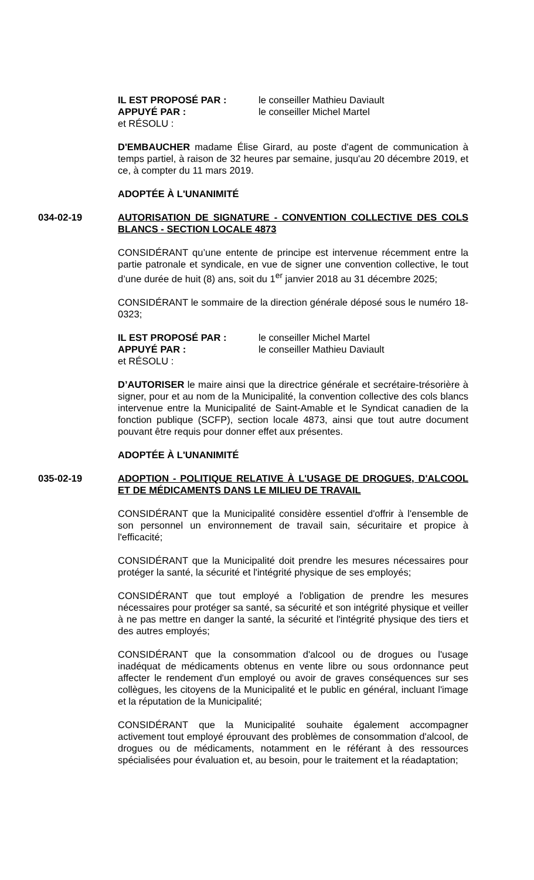IL EST PROPOSÉ PAR : le conseiller Mathieu Daviault
APPUYÉ PAR : le conseiller Michel Martel
et RÉSOLU :
D'EMBAUCHER madame Élise Girard, au poste d'agent de communication à temps partiel, à raison de 32 heures par semaine, jusqu'au 20 décembre 2019, et ce, à compter du 11 mars 2019.
ADOPTÉE À L'UNANIMITÉ
034-02-19 AUTORISATION DE SIGNATURE - CONVENTION COLLECTIVE DES COLS BLANCS - SECTION LOCALE 4873
CONSIDÉRANT qu’une entente de principe est intervenue récemment entre la partie patronale et syndicale, en vue de signer une convention collective, le tout d’une durée de huit (8) ans, soit du 1<sup>er</sup> janvier 2018 au 31 décembre 2025;
CONSIDÉRANT le sommaire de la direction générale déposé sous le numéro 18-0323;
IL EST PROPOSÉ PAR : le conseiller Michel Martel
APPUYÉ PAR : le conseiller Mathieu Daviault
et RÉSOLU :
D’AUTORISER le maire ainsi que la directrice générale et secrétaire-trésorière à signer, pour et au nom de la Municipalité, la convention collective des cols blancs intervenue entre la Municipalité de Saint-Amable et le Syndicat canadien de la fonction publique (SCFP), section locale 4873, ainsi que tout autre document pouvant être requis pour donner effet aux présentes.
ADOPTÉE À L'UNANIMITÉ
035-02-19 ADOPTION - POLITIQUE RELATIVE À L'USAGE DE DROGUES, D'ALCOOL ET DE MÉDICAMENTS DANS LE MILIEU DE TRAVAIL
CONSIDÉRANT que la Municipalité considère essentiel d'offrir à l'ensemble de son personnel un environnement de travail sain, sécuritaire et propice à l'efficacité;
CONSIDÉRANT que la Municipalité doit prendre les mesures nécessaires pour protéger la santé, la sécurité et l'intégrité physique de ses employés;
CONSIDÉRANT que tout employé a l'obligation de prendre les mesures nécessaires pour protéger sa santé, sa sécurité et son intégrité physique et veiller à ne pas mettre en danger la santé, la sécurité et l'intégrité physique des tiers et des autres employés;
CONSIDÉRANT que la consommation d'alcool ou de drogues ou l'usage inadéquat de médicaments obtenus en vente libre ou sous ordonnance peut affecter le rendement d'un employé ou avoir de graves conséquences sur ses collègues, les citoyens de la Municipalité et le public en général, incluant l'image et la réputation de la Municipalité;
CONSIDÉRANT que la Municipalité souhaite également accompagner activement tout employé éprouvant des problèmes de consommation d'alcool, de drogues ou de médicaments, notamment en le référant à des ressources spécialisées pour évaluation et, au besoin, pour le traitement et la réadaptation;